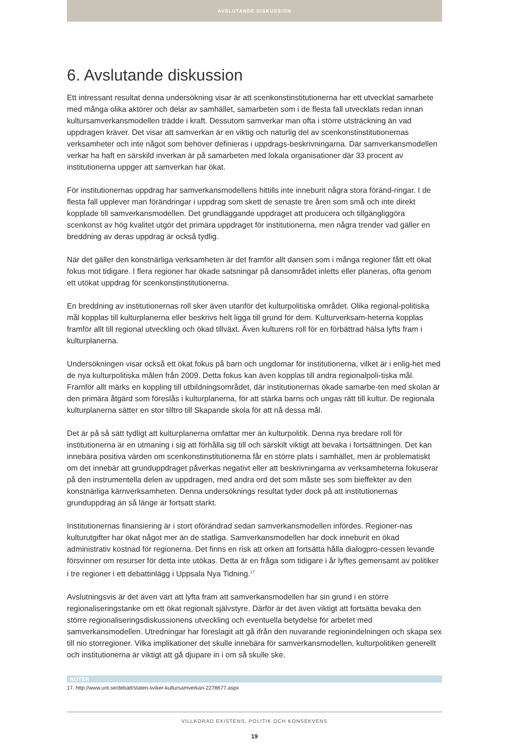AVSLUTANDE DISKUSSION
6. Avslutande diskussion
Ett intressant resultat denna undersökning visar är att scenkonstinstitutionerna har ett utvecklat samarbete med många olika aktörer och delar av samhället, samarbeten som i de flesta fall utvecklats redan innan kultursamverkansmodellen trädde i kraft. Dessutom samverkar man ofta i större utsträckning än vad uppdragen kräver. Det visar att samverkan är en viktig och naturlig del av scenkonstinstitutionernas verksamheter och inte något som behöver definieras i uppdrags-beskrivningarna. Där samverkansmodellen verkar ha haft en särskild inverkan är på samarbeten med lokala organisationer där 33 procent av institutionerna uppger att samverkan har ökat.
För institutionernas uppdrag har samverkansmodellens hittills inte inneburit några stora föränd-ringar. I de flesta fall upplever man förändringar i uppdrag som skett de senaste tre åren som små och inte direkt kopplade till samverkansmodellen. Det grundläggande uppdraget att producera och tillgängliggöra scenkonst av hög kvalitet utgör det primära uppdraget för institutionerna, men några trender vad gäller en breddning av deras uppdrag är också tydlig.
När det gäller den konstnärliga verksamheten är det framför allt dansen som i många regioner fått ett ökat fokus mot tidigare. I flera regioner har ökade satsningar på dansområdet inletts eller planeras, ofta genom ett utökat uppdrag för scenkonstinstitutionerna.
En breddning av institutionernas roll sker även utanför det kulturpolitiska området. Olika regional-politiska mål kopplas till kulturplanerna eller beskrivs helt ligga till grund för dem. Kulturverksam-heterna kopplas framför allt till regional utveckling och ökad tillväxt. Även kulturens roll för en förbättrad hälsa lyfts fram i kulturplanerna.
Undersökningen visar också ett ökat fokus på barn och ungdomar för institutionerna, vilket är i enlig-het med de nya kulturpolitiska målen från 2009. Detta fokus kan även kopplas till andra regionalpoli-tiska mål. Framför allt märks en koppling till utbildningsområdet, där institutionernas ökade samarbe-ten med skolan är den primära åtgärd som föreslås i kulturplanerna, för att stärka barns och ungas rätt till kultur. De regionala kulturplanerna sätter en stor tilltro till Skapande skola för att nå dessa mål.
Det är på så sätt tydligt att kulturplanerna omfattar mer än kulturpolitik. Denna nya bredare roll för institutionerna är en utmaning i sig att förhålla sig till och särskilt viktigt att bevaka i fortsättningen. Det kan innebära positiva värden om scenkonstinstitutionerna får en större plats i samhället, men är problematiskt om det innebär att grunduppdraget påverkas negativt eller att beskrivningarna av verksamheterna fokuserar på den instrumentella delen av uppdragen, med andra ord det som måste ses som bieffekter av den konstnärliga kärnverksamheten. Denna undersöknings resultat tyder dock på att institutionernas grunduppdrag än så länge är fortsatt starkt.
Institutionernas finansiering är i stort oförändrad sedan samverkansmodellen infördes. Regioner-nas kulturutgifter har ökat något mer än de statliga. Samverkansmodellen har dock inneburit en ökad administrativ kostnad för regionerna. Det finns en risk att orken att fortsätta hålla dialogpro-cessen levande försvinner om resurser för detta inte utökas. Detta är en fråga som tidigare i år lyftes gemensamt av politiker i tre regioner i ett debattinlägg i Uppsala Nya Tidning.<sup>17</sup>
Avslutningsvis är det även värt att lyfta fram att samverkansmodellen har sin grund i en större regionaliseringstanke om ett ökat regionalt självstyre. Därför är det även viktigt att fortsätta bevaka den större regionaliseringsdiskussionens utveckling och eventuella betydelse för arbetet med samverkansmodellen. Utredningar har föreslagit att gå ifrån den nuvarande regionindelningen och skapa sex till nio storregioner. Vilka implikationer det skulle innebära för samverkansmodellen, kulturpolitiken generellt och institutionerna är viktigt att gå djupare in i om så skulle ske.
NOTER
17. http://www.unt.se/debatt/staten-sviker-kultursamverkan-2278677.aspx
VILLKORAD EXISTENS, POLITIK OCH KONSEKVENS
19